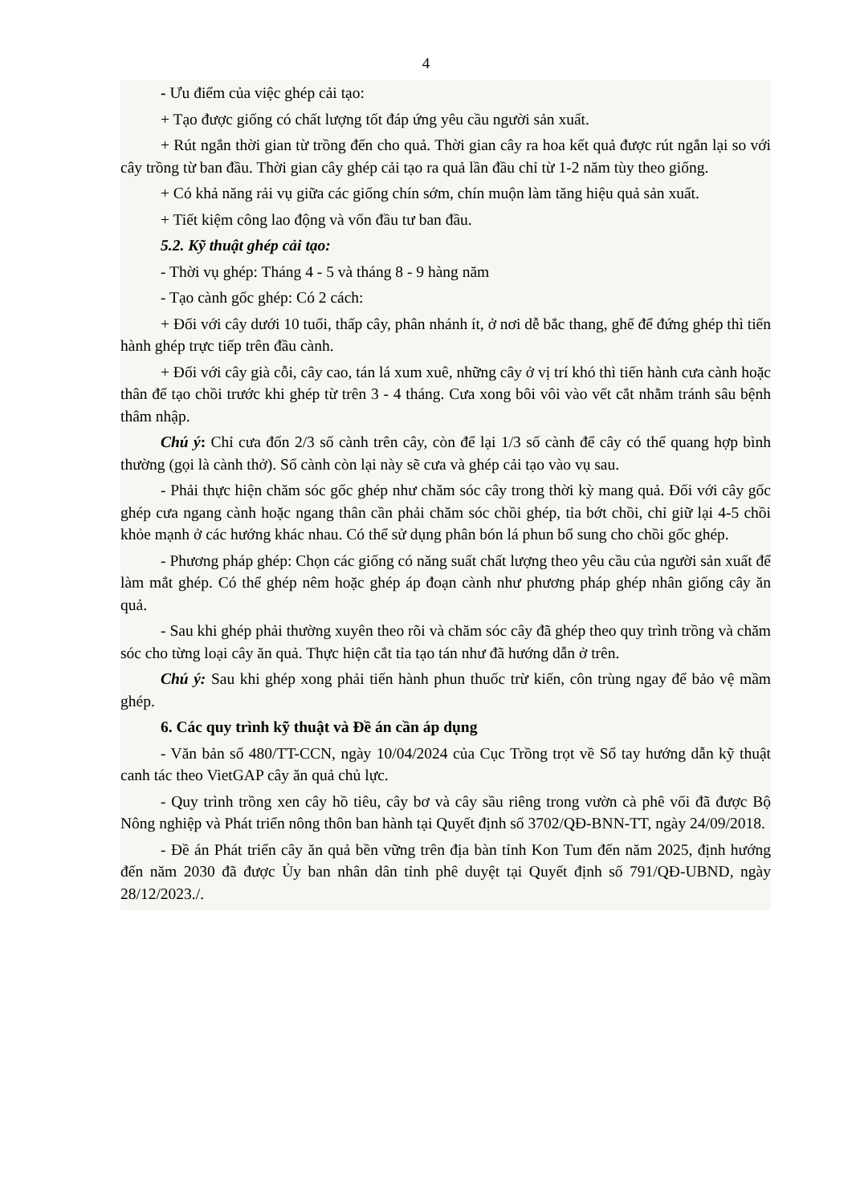4
- Ưu điểm của việc ghép cải tạo:
+ Tạo được giống có chất lượng tốt đáp ứng yêu cầu người sản xuất.
+ Rút ngắn thời gian từ trồng đến cho quả. Thời gian cây ra hoa kết quả được rút ngắn lại so với cây trồng từ ban đầu. Thời gian cây ghép cải tạo ra quả lần đầu chỉ từ 1-2 năm tùy theo giống.
+ Có khả năng rải vụ giữa các giống chín sớm, chín muộn làm tăng hiệu quả sản xuất.
+ Tiết kiệm công lao động và vốn đầu tư ban đầu.
5.2. Kỹ thuật ghép cải tạo:
- Thời vụ ghép: Tháng 4 - 5 và tháng 8 - 9 hàng năm
- Tạo cành gốc ghép: Có 2 cách:
+ Đối với cây dưới 10 tuổi, thấp cây, phân nhánh ít, ở nơi dễ bắc thang, ghế để đứng ghép thì tiến hành ghép trực tiếp trên đầu cành.
+ Đối với cây già cỗi, cây cao, tán lá xum xuê, những cây ở vị trí khó thì tiến hành cưa cành hoặc thân để tạo chồi trước khi ghép từ trên 3 - 4 tháng. Cưa xong bôi vôi vào vết cắt nhằm tránh sâu bệnh thâm nhập.
Chú ý: Chỉ cưa đốn 2/3 số cành trên cây, còn để lại 1/3 số cành để cây có thể quang hợp bình thường (gọi là cành thở). Số cành còn lại này sẽ cưa và ghép cải tạo vào vụ sau.
- Phải thực hiện chăm sóc gốc ghép như chăm sóc cây trong thời kỳ mang quả. Đối với cây gốc ghép cưa ngang cành hoặc ngang thân cần phải chăm sóc chồi ghép, tỉa bớt chồi, chỉ giữ lại 4-5 chồi khỏe mạnh ở các hướng khác nhau. Có thể sử dụng phân bón lá phun bổ sung cho chồi gốc ghép.
- Phương pháp ghép: Chọn các giống có năng suất chất lượng theo yêu cầu của người sản xuất để làm mắt ghép. Có thể ghép nêm hoặc ghép áp đoạn cành như phương pháp ghép nhân giống cây ăn quả.
- Sau khi ghép phải thường xuyên theo rõi và chăm sóc cây đã ghép theo quy trình trồng và chăm sóc cho từng loại cây ăn quả. Thực hiện cắt tỉa tạo tán như đã hướng dẫn ở trên.
Chú ý: Sau khi ghép xong phải tiến hành phun thuốc trừ kiến, côn trùng ngay để bảo vệ mầm ghép.
6. Các quy trình kỹ thuật và Đề án cần áp dụng
- Văn bản số 480/TT-CCN, ngày 10/04/2024 của Cục Trồng trọt về Sổ tay hướng dẫn kỹ thuật canh tác theo VietGAP cây ăn quả chủ lực.
- Quy trình trồng xen cây hồ tiêu, cây bơ và cây sầu riêng trong vườn cà phê vối đã được Bộ Nông nghiệp và Phát triển nông thôn ban hành tại Quyết định số 3702/QĐ-BNN-TT, ngày 24/09/2018.
- Đề án Phát triển cây ăn quả bền vững trên địa bàn tỉnh Kon Tum đến năm 2025, định hướng đến năm 2030 đã được Ủy ban nhân dân tỉnh phê duyệt tại Quyết định số 791/QĐ-UBND, ngày 28/12/2023./.